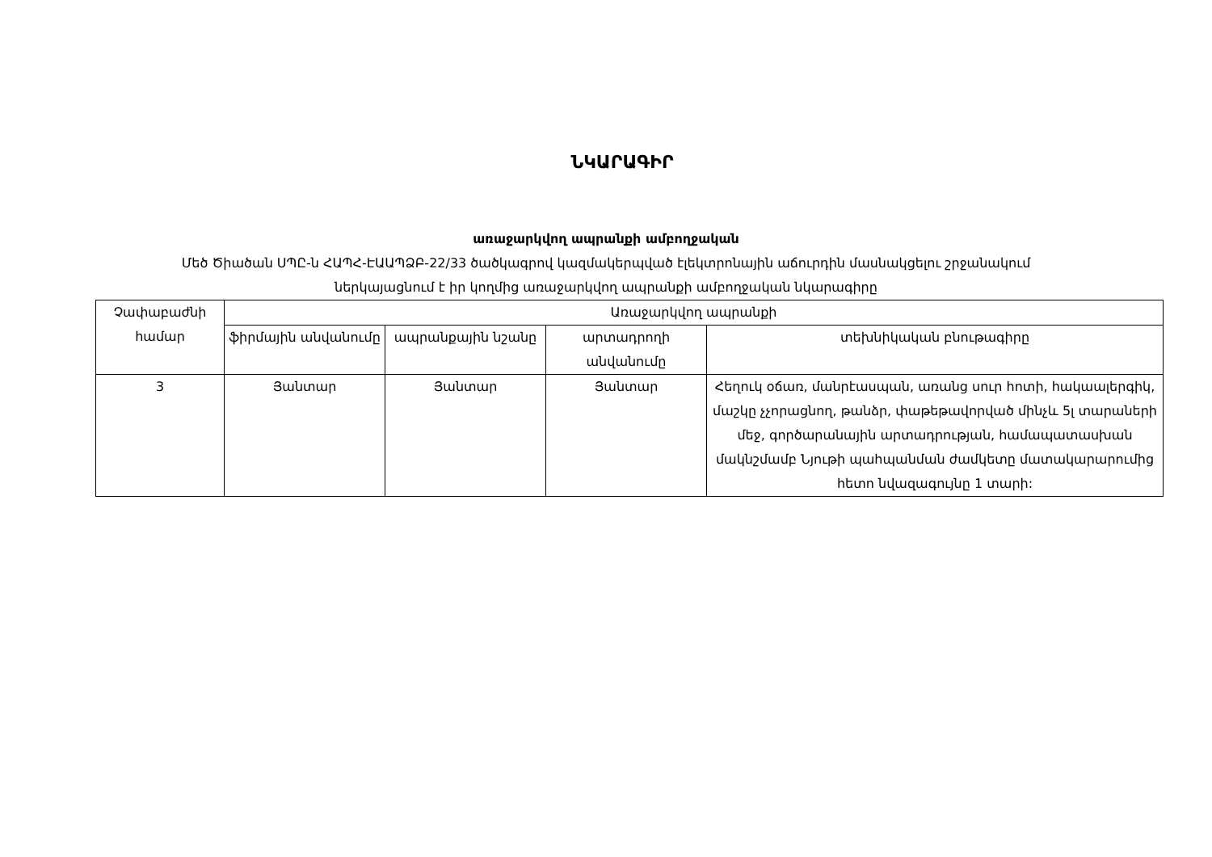ՆԿԱՐԱԳԻՐ
առաջարկվող ապրանքի ամբողջական
Մեծ Ծիածան ՍՊԸ-ն ՀԱՊՀ-ԷԱԱՊՁԲ-22/33 ծածկագրով կազմակերպված էլեկտրոնային աճուրդին մասնակցելու շրջանակում
ներկայացնում է իր կողմից առաջարկվող ապրանքի ամբողջական նկարագիրը
| Չափաբաժնի համար | Առաջարկվող ապրանքի | | | |
| --- | --- | --- | --- | --- |
| | ֆիրմային անվանումը | ապրանքային նշանը | արտադրողի անվանումը | տեխնիկական բնութագիրը |
| 3 | Յանտար | Յանտար | Յանտար | Հեղուկ օճառ, մանրէասպան, առանց սուր հոտի, հակաալերգիկ, մաշկը չչորացնող, թանձր, փաթեթավորված մինչև 5լ տարաների մեջ, գործարանային արտադրության, համապատասխան մակնշմամբ Նյութի պահպանման ժամկետը մատակարարումից հետո նվազագույնը 1 տարի: |